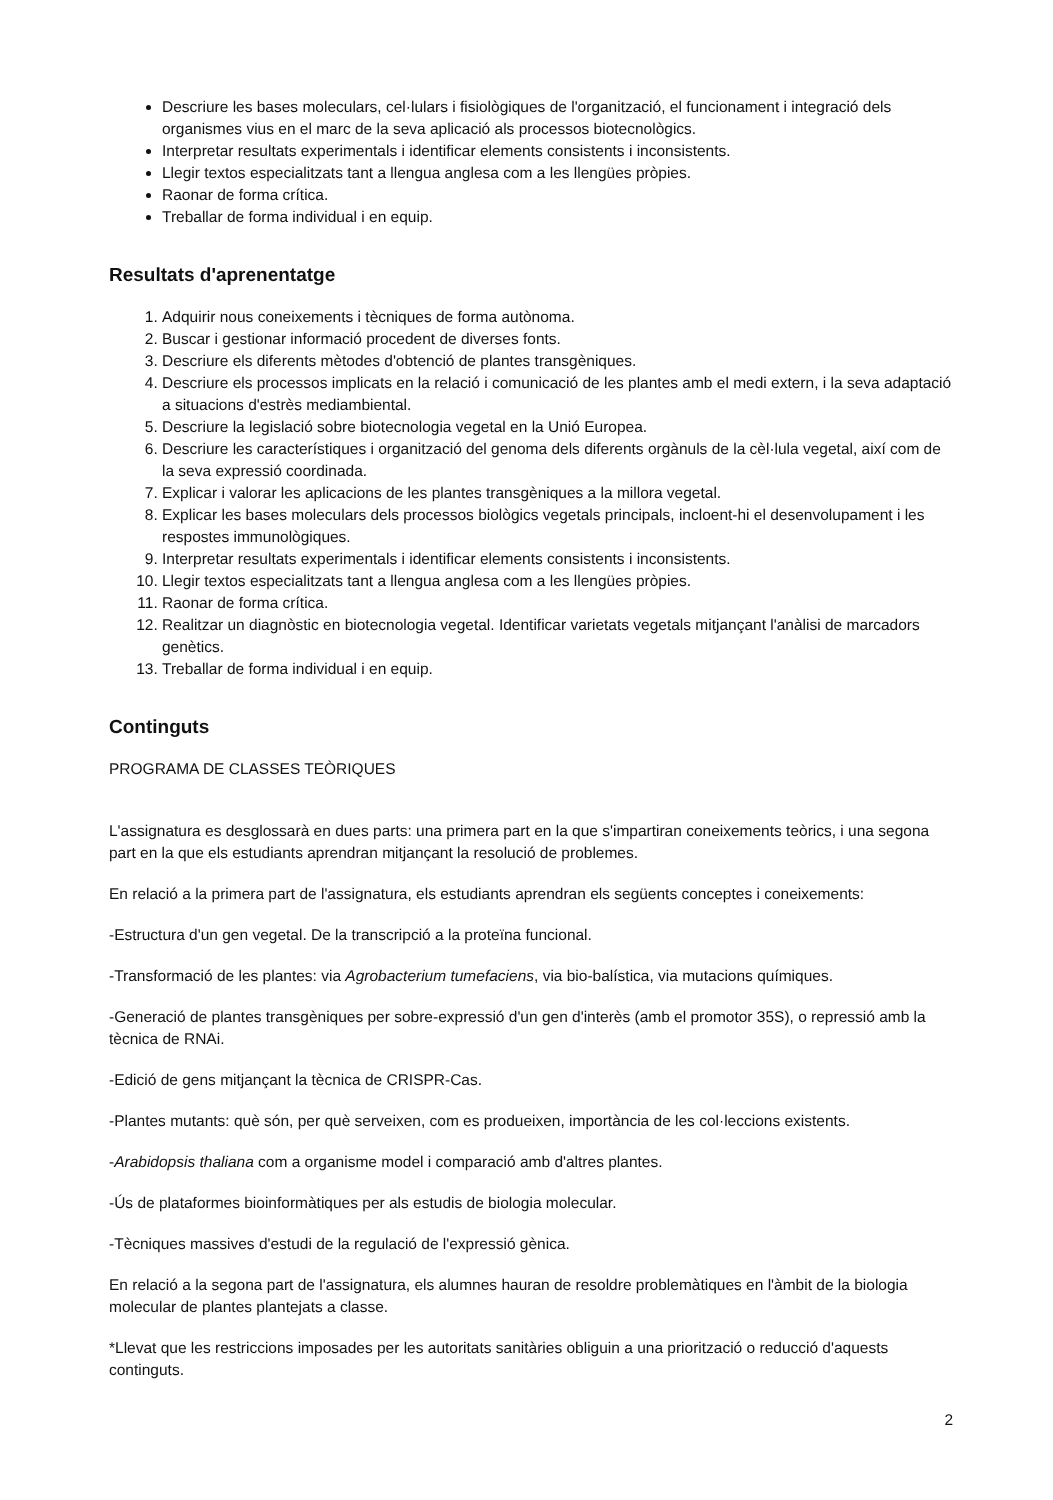Descriure les bases moleculars, cel·lulars i fisiològiques de l'organització, el funcionament i integració dels organismes vius en el marc de la seva aplicació als processos biotecnològics.
Interpretar resultats experimentals i identificar elements consistents i inconsistents.
Llegir textos especialitzats tant a llengua anglesa com a les llengües pròpies.
Raonar de forma crítica.
Treballar de forma individual i en equip.
Resultats d'aprenentatge
1. Adquirir nous coneixements i tècniques de forma autònoma.
2. Buscar i gestionar informació procedent de diverses fonts.
3. Descriure els diferents mètodes d'obtenció de plantes transgèniques.
4. Descriure els processos implicats en la relació i comunicació de les plantes amb el medi extern, i la seva adaptació a situacions d'estrès mediambiental.
5. Descriure la legislació sobre biotecnologia vegetal en la Unió Europea.
6. Descriure les característiques i organització del genoma dels diferents orgànuls de la cèl·lula vegetal, així com de la seva expressió coordinada.
7. Explicar i valorar les aplicacions de les plantes transgèniques a la millora vegetal.
8. Explicar les bases moleculars dels processos biològics vegetals principals, incloent-hi el desenvolupament i les respostes immunològiques.
9. Interpretar resultats experimentals i identificar elements consistents i inconsistents.
10. Llegir textos especialitzats tant a llengua anglesa com a les llengües pròpies.
11. Raonar de forma crítica.
12. Realitzar un diagnòstic en biotecnologia vegetal. Identificar varietats vegetals mitjançant l'anàlisi de marcadors genètics.
13. Treballar de forma individual i en equip.
Continguts
PROGRAMA DE CLASSES TEÒRIQUES
L'assignatura es desglossarà en dues parts: una primera part en la que s'impartiran coneixements teòrics, i una segona part en la que els estudiants aprendran mitjançant la resolució de problemes.
En relació a la primera part de l'assignatura, els estudiants aprendran els següents conceptes i coneixements:
-Estructura d'un gen vegetal. De la transcripció a la proteïna funcional.
-Transformació de les plantes: via Agrobacterium tumefaciens, via bio-balística, via mutacions químiques.
-Generació de plantes transgèniques per sobre-expressió d'un gen d'interès (amb el promotor 35S), o repressió amb la tècnica de RNAi.
-Edició de gens mitjançant la tècnica de CRISPR-Cas.
-Plantes mutants: què són, per què serveixen, com es produeixen, importància de les col·leccions existents.
-Arabidopsis thaliana com a organisme model i comparació amb d'altres plantes.
-Ús de plataformes bioinformàtiques per als estudis de biologia molecular.
-Tècniques massives d'estudi de la regulació de l'expressió gènica.
En relació a la segona part de l'assignatura, els alumnes hauran de resoldre problemàtiques en l'àmbit de la biologia molecular de plantes plantejats a classe.
*Llevat que les restriccions imposades per les autoritats sanitàries obliguin a una priorització o reducció d'aquests continguts.
2